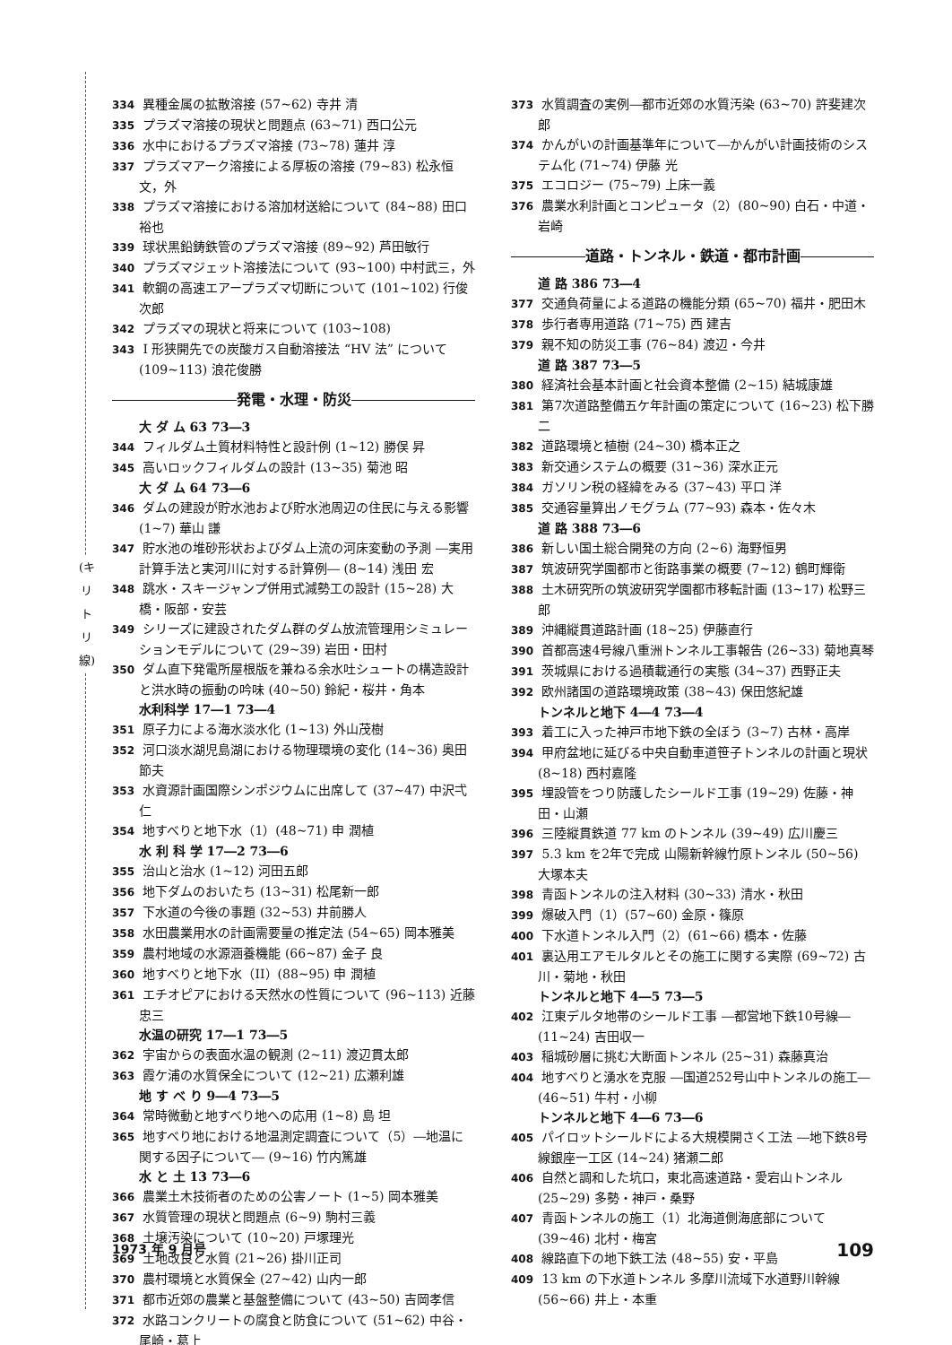(キ リ ト リ 線)
334 異種金属の拡散溶接 (57~62) 寺井 清
335 プラズマ溶接の現状と問題点 (63~71) 西口公元
336 水中におけるプラズマ溶接 (73~78) 蓮井 淳
337 プラズマアーク溶接による厚板の溶接 (79~83) 松永恒文，外
338 プラズマ溶接における溶加材送給について (84~88) 田口裕也
339 球状黒鉛鋳鉄管のプラズマ溶接 (89~92) 芦田敏行
340 プラズマジェット溶接法について (93~100) 中村武三，外
341 軟鋼の高速エアープラズマ切断について (101~102) 行俊次郎
342 プラズマの現状と将来について (103~108)
343 I 形狭開先での炭酸ガス自動溶接法 “HV 法” について (109~113) 浪花俊勝
発電・水理・防災
大 ダ ム 63 73―3
344 フィルダム土質材料特性と設計例 (1~12) 勝俣 昇
345 高いロックフィルダムの設計 (13~35) 菊池 昭
大 ダ ム 64 73―6
346 ダムの建設が貯水池および貯水池周辺の住民に与える影響 (1~7) 華山 謙
347 貯水池の堆砂形状およびダム上流の河床変動の予測 ―実用計算手法と実河川に対する計算例― (8~14) 浅田 宏
348 跳水・スキージャンプ併用式減勢工の設計 (15~28) 大橋・阪部・安芸
349 シリーズに建設されたダム群のダム放流管理用シミュレーションモデルについて (29~39) 岩田・田村
350 ダム直下発電所屋根版を兼ねる余水吐シュートの構造設計と洪水時の振動の吟味 (40~50) 鈴紀・桜井・角本
水利科学 17―1 73―4
351 原子力による海水淡水化 (1~13) 外山茂樹
352 河口淡水湖児島湖における物理環境の変化 (14~36) 奥田節夫
353 水資源計画国際シンポジウムに出席して (37~47) 中沢弌仁
354 地すべりと地下水（1）(48~71) 申 潤植
水 利 科 学 17―2 73―6
355 治山と治水 (1~12) 河田五郎
356 地下ダムのおいたち (13~31) 松尾新一郎
357 下水道の今後の事題 (32~53) 井前勝人
358 水田農業用水の計画需要量の推定法 (54~65) 岡本雅美
359 農村地域の水源涵養機能 (66~87) 金子 良
360 地すべりと地下水（II）(88~95) 申 潤植
361 エチオピアにおける天然水の性質について (96~113) 近藤忠三
水温の研究 17―1 73―5
362 宇宙からの表面水温の観測 (2~11) 渡辺貫太郎
363 霞ケ浦の水質保全について (12~21) 広瀬利雄
地 す べ り 9―4 73―5
364 常時微動と地すべり地への応用 (1~8) 島 坦
365 地すべり地における地温測定調査について（5）―地温に関する因子について― (9~16) 竹内篤雄
水 と 土 13 73―6
366 農業土木技術者のための公害ノート (1~5) 岡本雅美
367 水質管理の現状と問題点 (6~9) 駒村三義
368 土壌汚染について (10~20) 戸塚理光
369 土地改良と水質 (21~26) 掛川正司
370 農村環境と水質保全 (27~42) 山内一郎
371 都市近郊の農業と基盤整備について (43~50) 吉岡孝信
372 水路コンクリートの腐食と防食について (51~62) 中谷・尾崎・葛上
373 水質調査の実例―都市近郊の水質汚染 (63~70) 許斐建次郎
374 かんがいの計画基準年について―かんがい計画技術のシステム化 (71~74) 伊藤 光
375 エコロジー (75~79) 上床一義
376 農業水利計画とコンピュータ（2）(80~90) 白石・中道・岩崎
道路・トンネル・鉄道・都市計画
道 路 386 73―4
377 交通負荷量による道路の機能分類 (65~70) 福井・肥田木
378 歩行者専用道路 (71~75) 西 建吉
379 親不知の防災工事 (76~84) 渡辺・今井
道 路 387 73―5
380 経済社会基本計画と社会資本整備 (2~15) 結城康雄
381 第7次道路整備五ケ年計画の策定について (16~23) 松下勝二
382 道路環境と植樹 (24~30) 橋本正之
383 新交通システムの概要 (31~36) 深水正元
384 ガソリン税の経緯をみる (37~43) 平口 洋
385 交通容量算出ノモグラム (77~93) 森本・佐々木
道 路 388 73―6
386 新しい国土総合開発の方向 (2~6) 海野恒男
387 筑波研究学園都市と街路事業の概要 (7~12) 鶴町輝衛
388 土木研究所の筑波研究学園都市移転計画 (13~17) 松野三郎
389 沖縄縦貫道路計画 (18~25) 伊藤直行
390 首都高速4号線八重洲トンネル工事報告 (26~33) 菊地真琴
391 茨城県における過積載通行の実態 (34~37) 西野正夫
392 欧州諸国の道路環境政策 (38~43) 保田悠紀雄
トンネルと地下 4―4 73―4
393 着工に入った神戸市地下鉄の全ぼう (3~7) 古林・高岸
394 甲府盆地に延びる中央自動車道笹子トンネルの計画と現状 (8~18) 西村嘉隆
395 埋設管をつり防護したシールド工事 (19~29) 佐藤・神田・山瀬
396 三陸縦貫鉄道 77 km のトンネル (39~49) 広川慶三
397 5.3 km を2年で完成 山陽新幹線竹原トンネル (50~56) 大塚本夫
398 青函トンネルの注入材料 (30~33) 清水・秋田
399 爆破入門（1）(57~60) 金原・篠原
400 下水道トンネル入門（2）(61~66) 橋本・佐藤
401 裏込用エアモルタルとその施工に関する実際 (69~72) 古川・菊地・秋田
トンネルと地下 4―5 73―5
402 江東デルタ地帯のシールド工事 ―都営地下鉄10号線― (11~24) 吉田収一
403 稲城砂層に挑む大断面トンネル (25~31) 森藤真治
404 地すべりと湧水を克服 ―国道252号山中トンネルの施工― (46~51) 牛村・小柳
トンネルと地下 4―6 73―6
405 パイロットシールドによる大規模開さく工法 ―地下鉄8号線銀座一工区 (14~24) 猪瀬二郎
406 自然と調和した坑口，東北高速道路・愛宕山トンネル (25~29) 多勢・神戸・桑野
407 青函トンネルの施工（1）北海道側海底部について (39~46) 北村・梅宮
408 線路直下の地下鉄工法 (48~55) 安・平島
409 13 km の下水道トンネル 多摩川流域下水道野川幹線 (56~66) 井上・本重
1973 年 9 月号 109